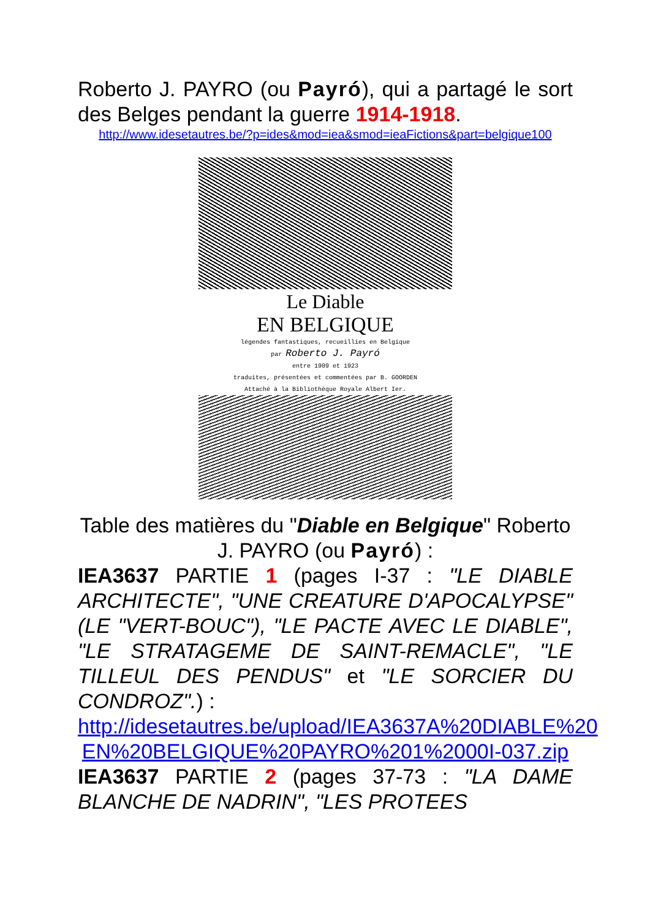Roberto J. PAYRO (ou Payró), qui a partagé le sort des Belges pendant la guerre 1914-1918.
http://www.idesetautres.be/?p=ides&mod=iea&smod=ieaFictions&part=belgique100
Le Diable
EN BELGIQUE
légendes fantastiques, recueillies en Belgique
par Roberto J. Payró
entre 1909 et 1923
traduites, présentées et commentées par B. GOORDEN
Attaché à la Bibliothèque Royale Albert Ier.
Table des matières du "Diable en Belgique" Roberto J. PAYRO (ou Payró) :
IEA3637 PARTIE 1 (pages I-37 : "LE DIABLE ARCHITECTE", "UNE CREATURE D'APOCALYPSE" (LE "VERT-BOUC"), "LE PACTE AVEC LE DIABLE", "LE STRATAGEME DE SAINT-REMACLE", "LE TILLEUL DES PENDUS" et "LE SORCIER DU CONDROZ".) :
http://idesetautres.be/upload/IEA3637A%20DIABLE%20 EN%20BELGIQUE%20PAYRO%201%2000I-037.zip
IEA3637 PARTIE 2 (pages 37-73 : "LA DAME BLANCHE DE NADRIN", "LES PROTEES